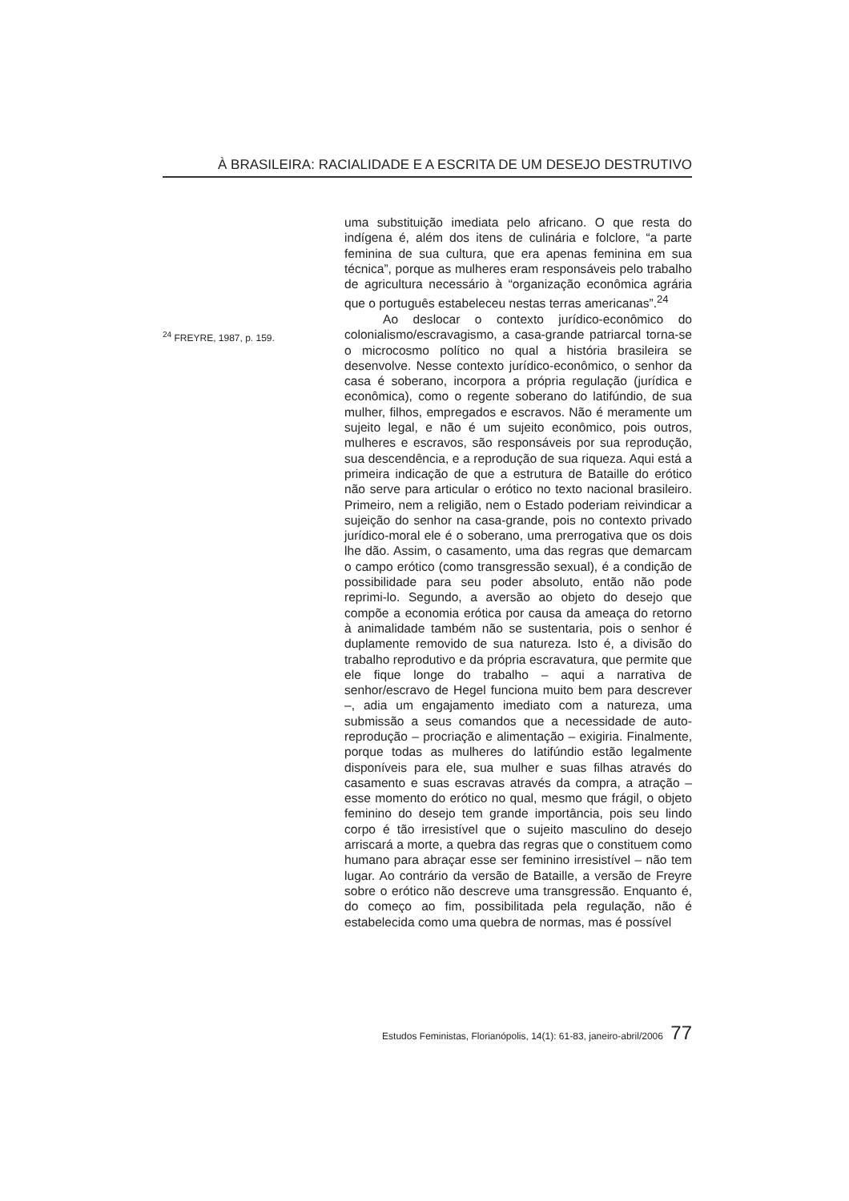À BRASILEIRA: RACIALIDADE E A ESCRITA DE UM DESEJO DESTRUTIVO
<sup>24</sup> FREYRE, 1987, p. 159.
uma substituição imediata pelo africano. O que resta do indígena é, além dos itens de culinária e folclore, “a parte feminina de sua cultura, que era apenas feminina em sua técnica”, porque as mulheres eram responsáveis pelo trabalho de agricultura necessário à “organização econômica agrária que o português estabeleceu nestas terras americanas”.<sup>24</sup>
Ao deslocar o contexto jurídico-econômico do colonialismo/escravagismo, a casa-grande patriarcal torna-se o microcosmo político no qual a história brasileira se desenvolve. Nesse contexto jurídico-econômico, o senhor da casa é soberano, incorpora a própria regulação (jurídica e econômica), como o regente soberano do latifúndio, de sua mulher, filhos, empregados e escravos. Não é meramente um sujeito legal, e não é um sujeito econômico, pois outros, mulheres e escravos, são responsáveis por sua reprodução, sua descendência, e a reprodução de sua riqueza. Aqui está a primeira indicação de que a estrutura de Bataille do erótico não serve para articular o erótico no texto nacional brasileiro. Primeiro, nem a religião, nem o Estado poderiam reivindicar a sujeição do senhor na casa-grande, pois no contexto privado jurídico-moral ele é o soberano, uma prerrogativa que os dois lhe dão. Assim, o casamento, uma das regras que demarcam o campo erótico (como transgressão sexual), é a condição de possibilidade para seu poder absoluto, então não pode reprimi-lo. Segundo, a aversão ao objeto do desejo que compõe a economia erótica por causa da ameaça do retorno à animalidade também não se sustentaria, pois o senhor é duplamente removido de sua natureza. Isto é, a divisão do trabalho reprodutivo e da própria escravatura, que permite que ele fique longe do trabalho – aqui a narrativa de senhor/escravo de Hegel funciona muito bem para descrever –, adia um engajamento imediato com a natureza, uma submissão a seus comandos que a necessidade de auto-reprodução – procriação e alimentação – exigiria. Finalmente, porque todas as mulheres do latifúndio estão legalmente disponíveis para ele, sua mulher e suas filhas através do casamento e suas escravas através da compra, a atração – esse momento do erótico no qual, mesmo que frágil, o objeto feminino do desejo tem grande importância, pois seu lindo corpo é tão irresistível que o sujeito masculino do desejo arriscará a morte, a quebra das regras que o constituem como humano para abraçar esse ser feminino irresistível – não tem lugar. Ao contrário da versão de Bataille, a versão de Freyre sobre o erótico não descreve uma transgressão. Enquanto é, do começo ao fim, possibilitada pela regulação, não é estabelecida como uma quebra de normas, mas é possível
Estudos Feministas, Florianópolis, 14(1): 61-83, janeiro-abril/2006 77